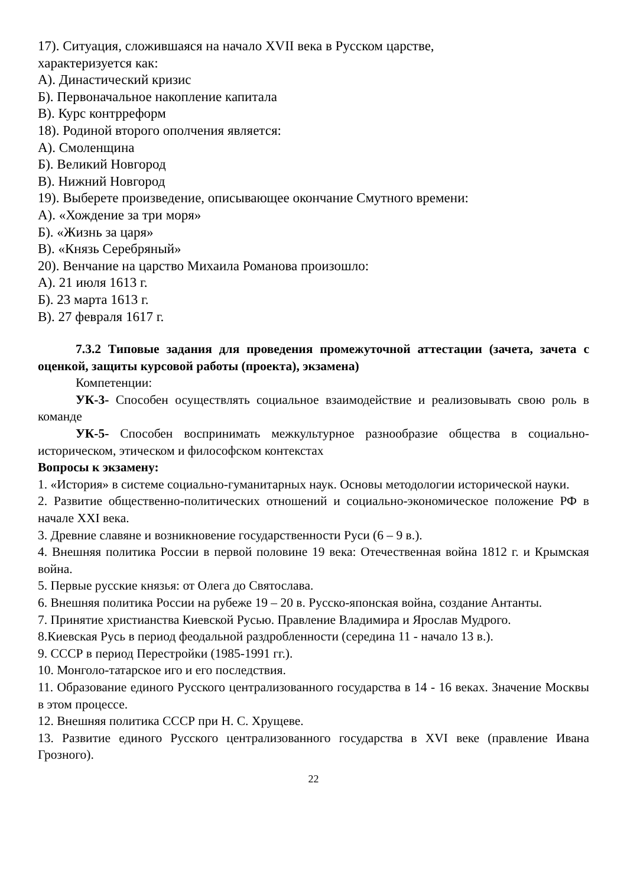17). Ситуация, сложившаяся на начало XVII века в Русском царстве,
характеризуется как:
А). Династический кризис
Б). Первоначальное накопление капитала
В). Курс контрреформ
18). Родиной второго ополчения является:
А). Смоленщина
Б). Великий Новгород
В). Нижний Новгород
19). Выберете произведение, описывающее окончание Смутного времени:
А). «Хождение за три моря»
Б). «Жизнь за царя»
В). «Князь Серебряный»
20). Венчание на царство Михаила Романова произошло:
А). 21 июля 1613 г.
Б). 23 марта 1613 г.
В). 27 февраля 1617 г.
7.3.2 Типовые задания для проведения промежуточной аттестации (зачета, зачета с оценкой, защиты курсовой работы (проекта), экзамена)
Компетенции:
УК-3- Способен осуществлять социальное взаимодействие и реализовывать свою роль в команде
УК-5- Способен воспринимать межкультурное разнообразие общества в социально-историческом, этическом и философском контекстах
Вопросы к экзамену:
1. «История» в системе социально-гуманитарных наук. Основы методологии исторической науки.
2. Развитие общественно-политических отношений и социально-экономическое положение РФ в начале XXI века.
3. Древние славяне и возникновение государственности Руси (6 – 9 в.).
4. Внешняя политика России в первой половине 19 века: Отечественная война 1812 г. и Крымская война.
5. Первые русские князья: от Олега до Святослава.
6. Внешняя политика России на рубеже 19 – 20 в. Русско-японская война, создание Антанты.
7. Принятие христианства Киевской Русью. Правление Владимира и Ярослав Мудрого.
8.Киевская Русь в период феодальной раздробленности (середина 11 - начало 13 в.).
9. СССР в период Перестройки (1985-1991 гг.).
10. Монголо-татарское иго и его последствия.
11. Образование единого Русского централизованного государства в 14 - 16 веках. Значение Москвы в этом процессе.
12. Внешняя политика СССР при Н. С. Хрущеве.
13. Развитие единого Русского централизованного государства в XVI веке (правление Ивана Грозного).
22